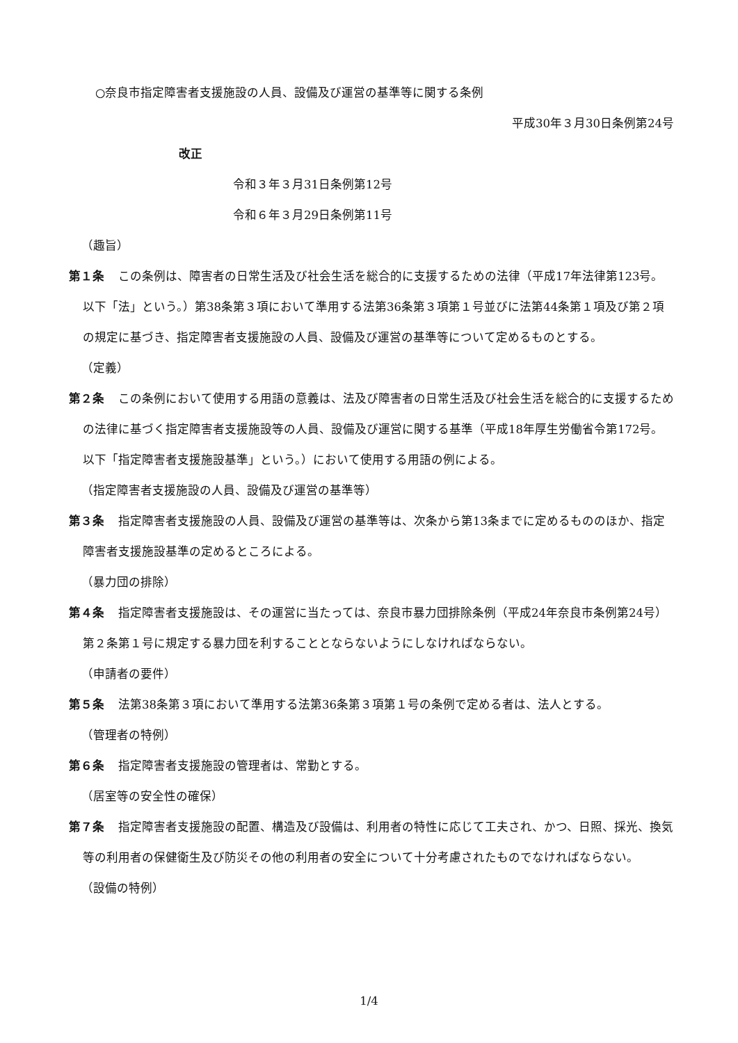○奈良市指定障害者支援施設の人員、設備及び運営の基準等に関する条例
平成30年３月30日条例第24号
改正
令和３年３月31日条例第12号
令和６年３月29日条例第11号
（趣旨）
第１条 この条例は、障害者の日常生活及び社会生活を総合的に支援するための法律（平成17年法律第123号。以下「法」という。）第38条第３項において準用する法第36条第３項第１号並びに法第44条第１項及び第２項の規定に基づき、指定障害者支援施設の人員、設備及び運営の基準等について定めるものとする。
（定義）
第２条 この条例において使用する用語の意義は、法及び障害者の日常生活及び社会生活を総合的に支援するための法律に基づく指定障害者支援施設等の人員、設備及び運営に関する基準（平成18年厚生労働省令第172号。以下「指定障害者支援施設基準」という。）において使用する用語の例による。
（指定障害者支援施設の人員、設備及び運営の基準等）
第３条 指定障害者支援施設の人員、設備及び運営の基準等は、次条から第13条までに定めるもののほか、指定障害者支援施設基準の定めるところによる。
（暴力団の排除）
第４条 指定障害者支援施設は、その運営に当たっては、奈良市暴力団排除条例（平成24年奈良市条例第24号）第２条第１号に規定する暴力団を利することとならないようにしなければならない。
（申請者の要件）
第５条 法第38条第３項において準用する法第36条第３項第１号の条例で定める者は、法人とする。
（管理者の特例）
第６条 指定障害者支援施設の管理者は、常勤とする。
（居室等の安全性の確保）
第７条 指定障害者支援施設の配置、構造及び設備は、利用者の特性に応じて工夫され、かつ、日照、採光、換気等の利用者の保健衛生及び防災その他の利用者の安全について十分考慮されたものでなければならない。
（設備の特例）
1/4